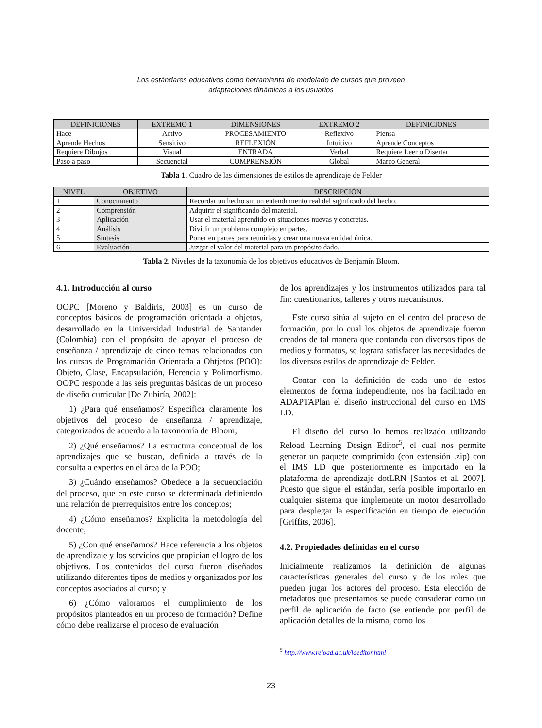Los estándares educativos como herramienta de modelado de cursos que proveen
adaptaciones dinámicas a los usuarios
| DEFINICIONES | EXTREMO 1 | DIMENSIONES | EXTREMO 2 | DEFINICIONES |
| --- | --- | --- | --- | --- |
| Hace | Activo | PROCESAMIENTO | Reflexivo | Piensa |
| Aprende Hechos | Sensitivo | REFLEXIÓN | Intuitivo | Aprende Conceptos |
| Requiere Dibujos | Visual | ENTRADA | Verbal | Requiere Leer o Disertar |
| Paso a paso | Secuencial | COMPRENSIÓN | Global | Marco General |
Tabla 1. Cuadro de las dimensiones de estilos de aprendizaje de Felder
| NIVEL | OBJETIVO | DESCRIPCIÓN |
| --- | --- | --- |
| 1 | Conocimiento | Recordar un hecho sin un entendimiento real del significado del hecho. |
| 2 | Comprensión | Adquirir el significando del material. |
| 3 | Aplicación | Usar el material aprendido en situaciones nuevas y concretas. |
| 4 | Análisis | Dividir un problema complejo en partes. |
| 5 | Síntesis | Poner en partes para reunirlas y crear una nueva entidad única. |
| 6 | Evaluación | Juzgar el valor del material para un propósito dado. |
Tabla 2. Niveles de la taxonomía de los objetivos educativos de Benjamín Bloom.
4.1. Introducción al curso
OOPC [Moreno y Baldiris, 2003] es un curso de conceptos básicos de programación orientada a objetos, desarrollado en la Universidad Industrial de Santander (Colombia) con el propósito de apoyar el proceso de enseñanza / aprendizaje de cinco temas relacionados con los cursos de Programación Orientada a Obtjetos (POO): Objeto, Clase, Encapsulación, Herencia y Polimorfismo. OOPC responde a las seis preguntas básicas de un proceso de diseño curricular [De Zubiría, 2002]:
1) ¿Para qué enseñamos? Especifica claramente los objetivos del proceso de enseñanza / aprendizaje, categorizados de acuerdo a la taxonomía de Bloom;
2) ¿Qué enseñamos? La estructura conceptual de los aprendizajes que se buscan, definida a través de la consulta a expertos en el área de la POO;
3) ¿Cuándo enseñamos? Obedece a la secuenciación del proceso, que en este curso se determinada definiendo una relación de prerrequisitos entre los conceptos;
4) ¿Cómo enseñamos? Explicita la metodología del docente;
5) ¿Con qué enseñamos? Hace referencia a los objetos de aprendizaje y los servicios que propician el logro de los objetivos. Los contenidos del curso fueron diseñados utilizando diferentes tipos de medios y organizados por los conceptos asociados al curso; y
6) ¿Cómo valoramos el cumplimiento de los propósitos planteados en un proceso de formación? Define cómo debe realizarse el proceso de evaluación
de los aprendizajes y los instrumentos utilizados para tal fin: cuestionarios, talleres y otros mecanismos.
Este curso sitúa al sujeto en el centro del proceso de formación, por lo cual los objetos de aprendizaje fueron creados de tal manera que contando con diversos tipos de medios y formatos, se lograra satisfacer las necesidades de los diversos estilos de aprendizaje de Felder.
Contar con la definición de cada uno de estos elementos de forma independiente, nos ha facilitado en ADAPTAPlan el diseño instruccional del curso en IMS LD.
El diseño del curso lo hemos realizado utilizando Reload Learning Design Editor<sup>5</sup>, el cual nos permite generar un paquete comprimido (con extensión .zip) con el IMS LD que posteriormente es importado en la plataforma de aprendizaje dotLRN [Santos et al. 2007]. Puesto que sigue el estándar, sería posible importarlo en cualquier sistema que implemente un motor desarrollado para desplegar la especificación en tiempo de ejecución [Griffits, 2006].
4.2. Propiedades definidas en el curso
Inicialmente realizamos la definición de algunas características generales del curso y de los roles que pueden jugar los actores del proceso. Esta elección de metadatos que presentamos se puede considerar como un perfil de aplicación de facto (se entiende por perfil de aplicación detalles de la misma, como los
<sup>5</sup> http://www.reload.ac.uk/ldeditor.html
23